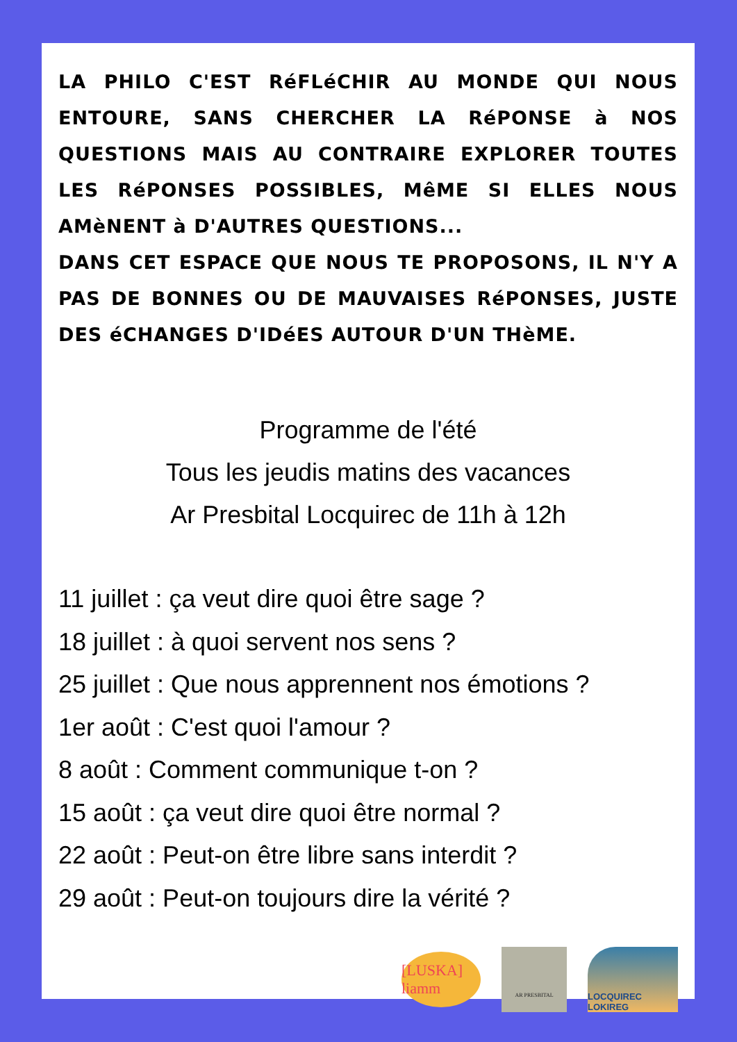LA PHILO C'EST RéFLéCHIR AU MONDE QUI NOUS ENTOURE, SANS CHERCHER LA RéPONSE à NOS QUESTIONS MAIS AU CONTRAIRE EXPLORER TOUTES LES RéPONSES POSSIBLES, MêME SI ELLES NOUS AMèNENT à D'AUTRES QUESTIONS...
DANS CET ESPACE QUE NOUS TE PROPOSONS, IL N'Y A PAS DE BONNES OU DE MAUVAISES RéPONSES, JUSTE DES éCHANGES D'IDéES AUTOUR D'UN THèME.
Programme de l'été
Tous les jeudis matins des vacances
Ar Presbital Locquirec de 11h à 12h
11 juillet : ça veut dire quoi être sage ?
18 juillet : à quoi servent nos sens ?
25 juillet : Que nous apprennent nos émotions ?
1er août : C'est quoi l'amour ?
8 août : Comment communique t-on ?
15 août : ça veut dire quoi être normal ?
22 août : Peut-on être libre sans interdit ?
29 août : Peut-on toujours dire la vérité ?
[LUSKA] liamm
AR PRESBITAL
LOCQUIREC LOKIREG